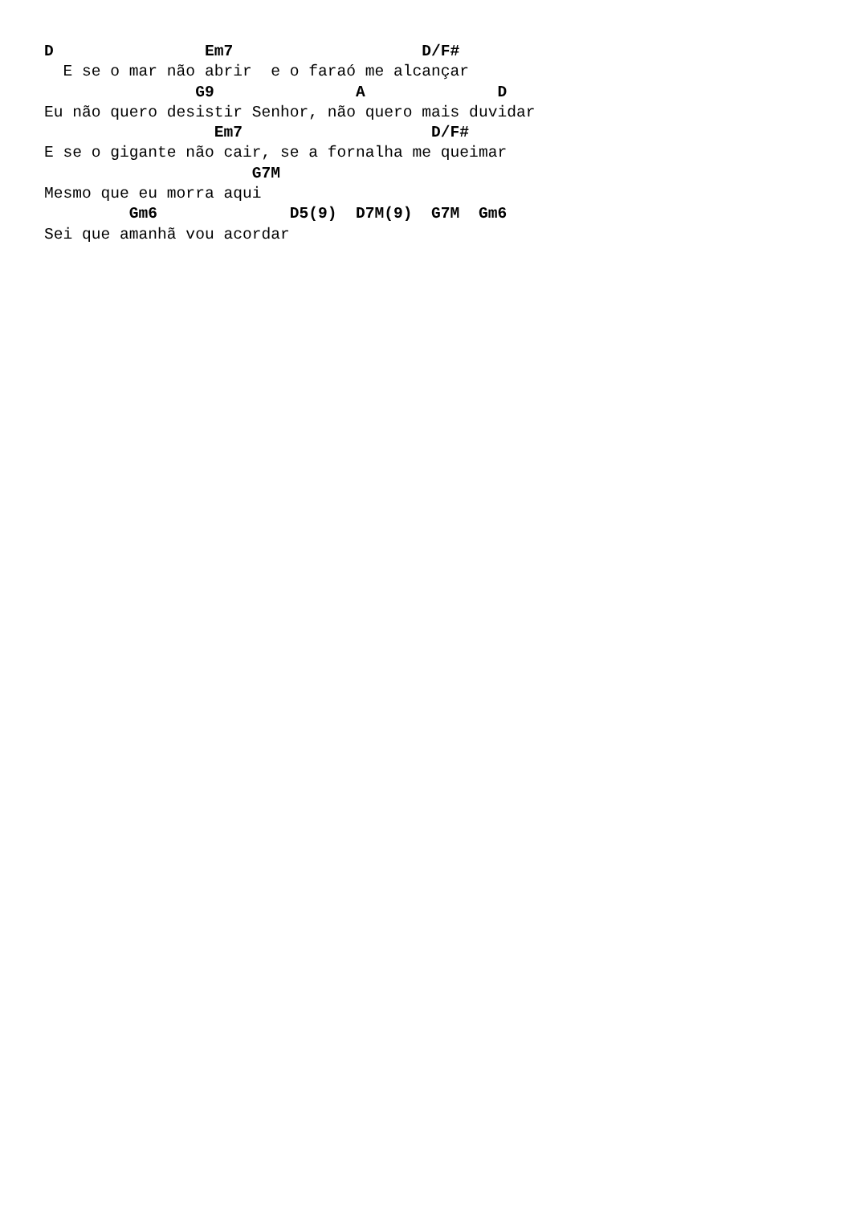D                Em7                    D/F#
  E se o mar não abrir  e o faraó me alcançar
                G9               A              D
Eu não quero desistir Senhor, não quero mais duvidar
                  Em7                    D/F#
E se o gigante não cair, se a fornalha me queimar
                      G7M
Mesmo que eu morra aqui
         Gm6              D5(9)  D7M(9)  G7M  Gm6
Sei que amanhã vou acordar